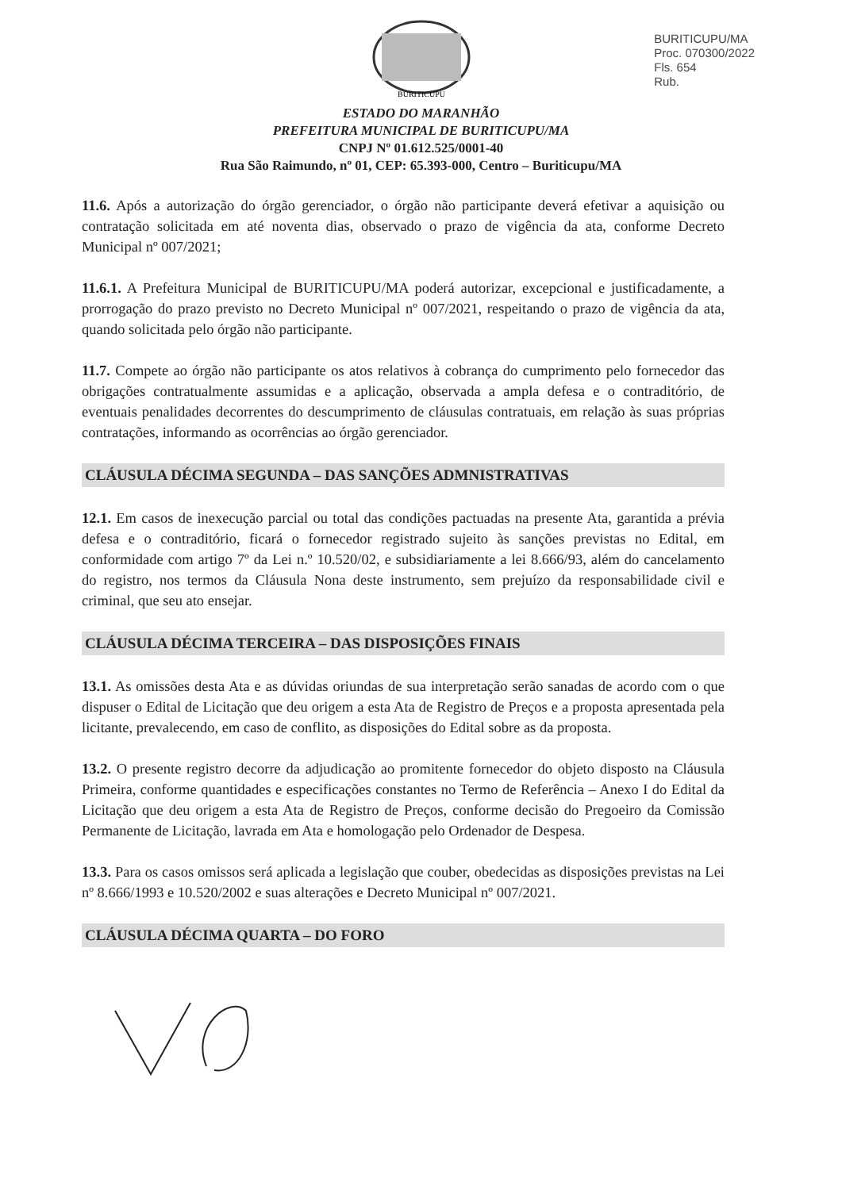BURITICUPU/MA
Proc. 070300/2022
Fls. 654
Rub.
BURITICUPU
ESTADO DO MARANHÃO
PREFEITURA MUNICIPAL DE BURITICUPU/MA
CNPJ Nº 01.612.525/0001-40
Rua São Raimundo, nº 01, CEP: 65.393-000, Centro – Buriticupu/MA
11.6. Após a autorização do órgão gerenciador, o órgão não participante deverá efetivar a aquisição ou contratação solicitada em até noventa dias, observado o prazo de vigência da ata, conforme Decreto Municipal nº 007/2021;
11.6.1. A Prefeitura Municipal de BURITICUPU/MA poderá autorizar, excepcional e justificadamente, a prorrogação do prazo previsto no Decreto Municipal nº 007/2021, respeitando o prazo de vigência da ata, quando solicitada pelo órgão não participante.
11.7. Compete ao órgão não participante os atos relativos à cobrança do cumprimento pelo fornecedor das obrigações contratualmente assumidas e a aplicação, observada a ampla defesa e o contraditório, de eventuais penalidades decorrentes do descumprimento de cláusulas contratuais, em relação às suas próprias contratações, informando as ocorrências ao órgão gerenciador.
CLÁUSULA DÉCIMA SEGUNDA – DAS SANÇÕES ADMNISTRATIVAS
12.1. Em casos de inexecução parcial ou total das condições pactuadas na presente Ata, garantida a prévia defesa e o contraditório, ficará o fornecedor registrado sujeito às sanções previstas no Edital, em conformidade com artigo 7º da Lei n.º 10.520/02, e subsidiariamente a lei 8.666/93, além do cancelamento do registro, nos termos da Cláusula Nona deste instrumento, sem prejuízo da responsabilidade civil e criminal, que seu ato ensejar.
CLÁUSULA DÉCIMA TERCEIRA – DAS DISPOSIÇÕES FINAIS
13.1. As omissões desta Ata e as dúvidas oriundas de sua interpretação serão sanadas de acordo com o que dispuser o Edital de Licitação que deu origem a esta Ata de Registro de Preços e a proposta apresentada pela licitante, prevalecendo, em caso de conflito, as disposições do Edital sobre as da proposta.
13.2. O presente registro decorre da adjudicação ao promitente fornecedor do objeto disposto na Cláusula Primeira, conforme quantidades e especificações constantes no Termo de Referência – Anexo I do Edital da Licitação que deu origem a esta Ata de Registro de Preços, conforme decisão do Pregoeiro da Comissão Permanente de Licitação, lavrada em Ata e homologação pelo Ordenador de Despesa.
13.3. Para os casos omissos será aplicada a legislação que couber, obedecidas as disposições previstas na Lei nº 8.666/1993 e 10.520/2002 e suas alterações e Decreto Municipal nº 007/2021.
CLÁUSULA DÉCIMA QUARTA – DO FORO